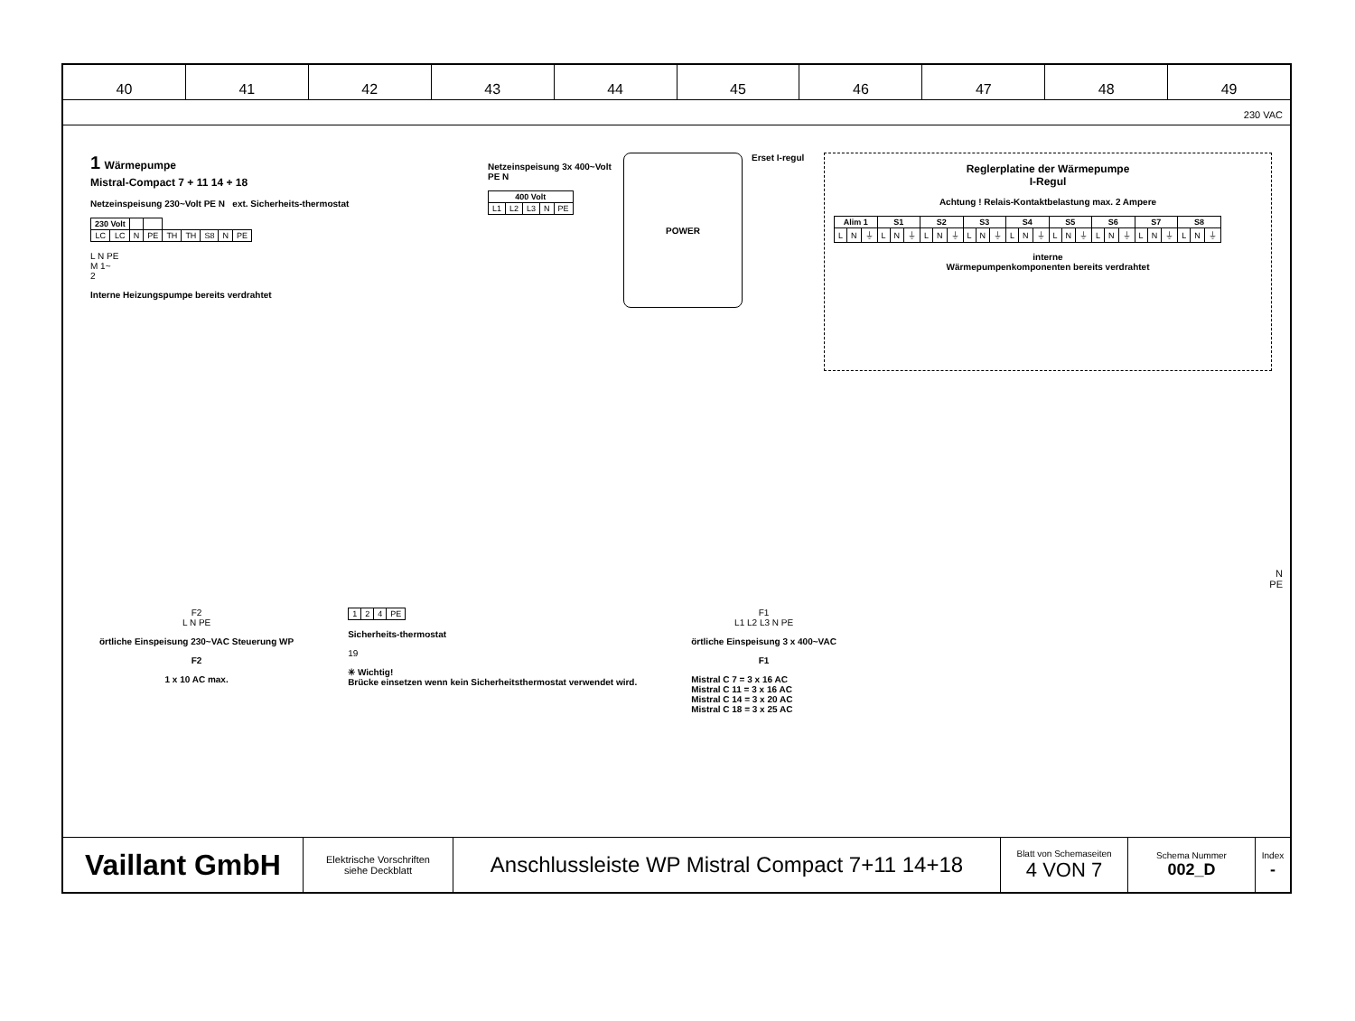40 41 42 43 44 45 46 47 48 49
230 VAC
1 Wärmepumpe
Mistral-Compact 7 + 11 14 + 18
Netzeinspeisung 230~Volt PE N ext. Sicherheits-thermostat
| 230 Volt | | | | | | | | |
| LC | LC | N | PE | TH | TH | S8 | N | PE |
L N PE
M 1~
2
Interne Heizungspumpe bereits verdrahtet
Netzeinspeisung 3x 400~Volt PE N
| 400 Volt | | | | |
| --- | --- | --- | --- | --- |
| L1 | L2 | L3 | N | PE |
POWER
Erset I-regul
Reglerplatine der Wärmepumpe
I-Regul
Achtung ! Relais-Kontaktbelastung max. 2 Ampere
| Alim 1 | | | S1 | | | S2 | | | S3 | | | S4 | | | S5 | | | S6 | | | S7 | | | S8 | | |
| --- | --- | --- | --- | --- | --- | --- | --- | --- | --- | --- | --- | --- | --- | --- | --- | --- | --- | --- | --- | --- | --- | --- | --- | --- | --- | --- |
| L | N | ⏚ | L | N | ⏚ | L | N | ⏚ | L | N | ⏚ | L | N | ⏚ | L | N | ⏚ | L | N | ⏚ | L | N | ⏚ | L | N | ⏚ |
interne
Wärmepumpenkomponenten bereits verdrahtet
N
PE
F2
L N PE
örtliche Einspeisung 230~VAC Steuerung WP
F2
1 x 10 AC max.
| 1 | 2 | 4 | PE |
Sicherheits-thermostat
19
✳ Wichtig!
Brücke einsetzen wenn kein Sicherheitsthermostat verwendet wird.
F1
L1 L2 L3 N PE
örtliche Einspeisung 3 x 400~VAC
F1
Mistral C 7 = 3 x 16 AC
Mistral C 11 = 3 x 16 AC
Mistral C 14 = 3 x 20 AC
Mistral C 18 = 3 x 25 AC
Vaillant GmbH
Elektrische Vorschriften
siehe Deckblatt
Anschlussleiste WP Mistral Compact 7+11 14+18
Blatt von Schemaseiten
4 VON 7
Schema Nummer
002_D
Index
-